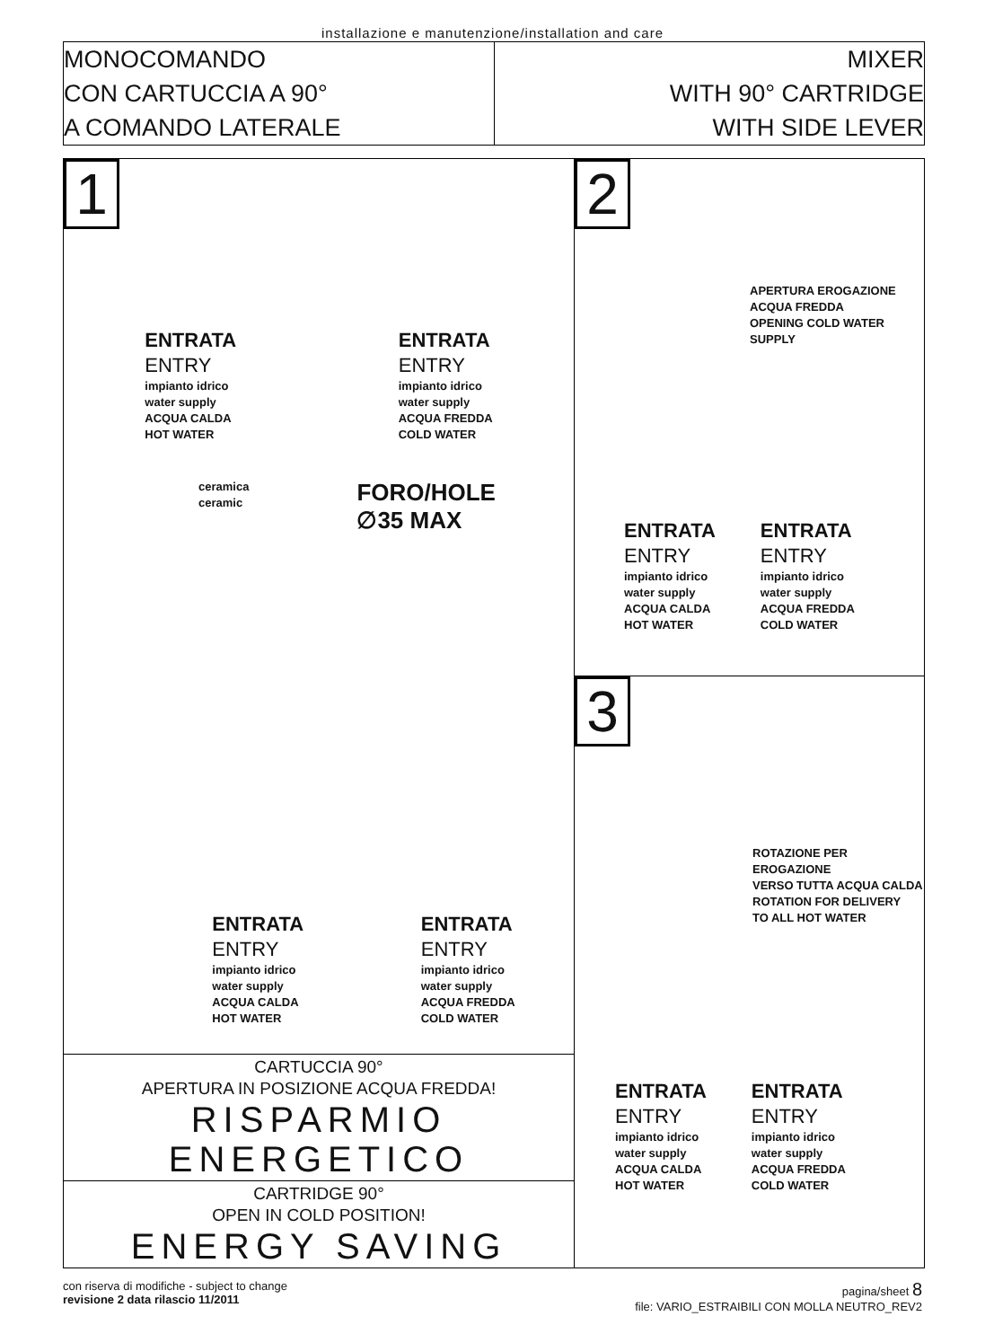installazione e manutenzione/installation and care
MONOCOMANDO
CON CARTUCCIA A 90°
A COMANDO LATERALE
MIXER
WITH 90° CARTRIDGE
WITH SIDE LEVER
1
ENTRATA
ENTRY
impianto idrico
water supply
ACQUA CALDA
HOT WATER
ENTRATA
ENTRY
impianto idrico
water supply
ACQUA FREDDA
COLD WATER
ceramica
ceramic
FORO/HOLE
∅35 MAX
ENTRATA
ENTRY
impianto idrico
water supply
ACQUA CALDA
HOT WATER
ENTRATA
ENTRY
impianto idrico
water supply
ACQUA FREDDA
COLD WATER
CARTUCCIA 90°
APERTURA IN POSIZIONE ACQUA FREDDA!
RISPARMIO ENERGETICO
CARTRIDGE 90°
OPEN IN COLD POSITION!
ENERGY SAVING
2
APERTURA EROGAZIONE
ACQUA FREDDA
OPENING COLD WATER SUPPLY
ENTRATA
ENTRY
impianto idrico
water supply
ACQUA CALDA
HOT WATER
ENTRATA
ENTRY
impianto idrico
water supply
ACQUA FREDDA
COLD WATER
3
ROTAZIONE PER EROGAZIONE
VERSO TUTTA ACQUA CALDA
ROTATION FOR DELIVERY
TO ALL HOT WATER
ENTRATA
ENTRY
impianto idrico
water supply
ACQUA CALDA
HOT WATER
ENTRATA
ENTRY
impianto idrico
water supply
ACQUA FREDDA
COLD WATER
con riserva di modifiche - subject to change
revisione 2 data rilascio 11/2011
pagina/sheet 8
file: VARIO_ESTRAIBILI CON MOLLA NEUTRO_REV2